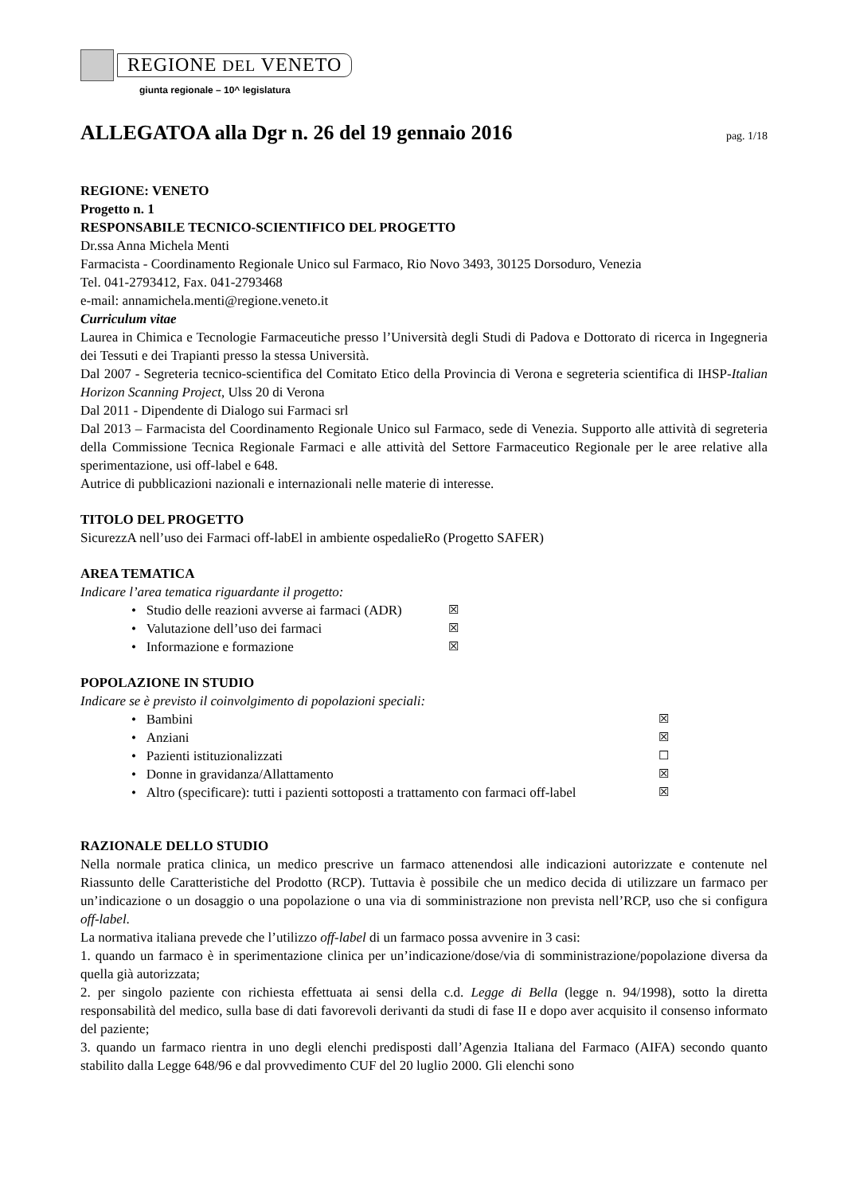REGIONE DEL VENETO
giunta regionale – 10^ legislatura
ALLEGATOA alla Dgr n. 26 del 19 gennaio 2016
pag. 1/18
REGIONE: VENETO
Progetto n. 1
RESPONSABILE TECNICO-SCIENTIFICO DEL PROGETTO
Dr.ssa Anna Michela Menti
Farmacista - Coordinamento Regionale Unico sul Farmaco, Rio Novo 3493, 30125 Dorsoduro, Venezia
Tel. 041-2793412, Fax. 041-2793468
e-mail: annamichela.menti@regione.veneto.it
Curriculum vitae
Laurea in Chimica e Tecnologie Farmaceutiche presso l’Università degli Studi di Padova e Dottorato di ricerca in Ingegneria dei Tessuti e dei Trapianti presso la stessa Università.
Dal 2007 - Segreteria tecnico-scientifica del Comitato Etico della Provincia di Verona e segreteria scientifica di IHSP-Italian Horizon Scanning Project, Ulss 20 di Verona
Dal 2011 - Dipendente di Dialogo sui Farmaci srl
Dal 2013 – Farmacista del Coordinamento Regionale Unico sul Farmaco, sede di Venezia. Supporto alle attività di segreteria della Commissione Tecnica Regionale Farmaci e alle attività del Settore Farmaceutico Regionale per le aree relative alla sperimentazione, usi off-label e 648.
Autrice di pubblicazioni nazionali e internazionali nelle materie di interesse.
TITOLO DEL PROGETTO
SicurezzA nell’uso dei Farmaci off-labEl in ambiente ospedalieRo (Progetto SAFER)
AREA TEMATICA
Indicare l’area tematica riguardante il progetto:
• Studio delle reazioni avverse ai farmaci (ADR) ☒
• Valutazione dell’uso dei farmaci ☒
• Informazione e formazione ☒
POPOLAZIONE IN STUDIO
Indicare se è previsto il coinvolgimento di popolazioni speciali:
• Bambini ☒
• Anziani ☒
• Pazienti istituzionalizzati ☐
• Donne in gravidanza/Allattamento ☒
• Altro (specificare): tutti i pazienti sottoposti a trattamento con farmaci off-label ☒
RAZIONALE DELLO STUDIO
Nella normale pratica clinica, un medico prescrive un farmaco attenendosi alle indicazioni autorizzate e contenute nel Riassunto delle Caratteristiche del Prodotto (RCP). Tuttavia è possibile che un medico decida di utilizzare un farmaco per un’indicazione o un dosaggio o una popolazione o una via di somministrazione non prevista nell’RCP, uso che si configura off-label.
La normativa italiana prevede che l’utilizzo off-label di un farmaco possa avvenire in 3 casi:
1. quando un farmaco è in sperimentazione clinica per un’indicazione/dose/via di somministrazione/popolazione diversa da quella già autorizzata;
2. per singolo paziente con richiesta effettuata ai sensi della c.d. Legge di Bella (legge n. 94/1998), sotto la diretta responsabilità del medico, sulla base di dati favorevoli derivanti da studi di fase II e dopo aver acquisito il consenso informato del paziente;
3. quando un farmaco rientra in uno degli elenchi predisposti dall’Agenzia Italiana del Farmaco (AIFA) secondo quanto stabilito dalla Legge 648/96 e dal provvedimento CUF del 20 luglio 2000. Gli elenchi sono